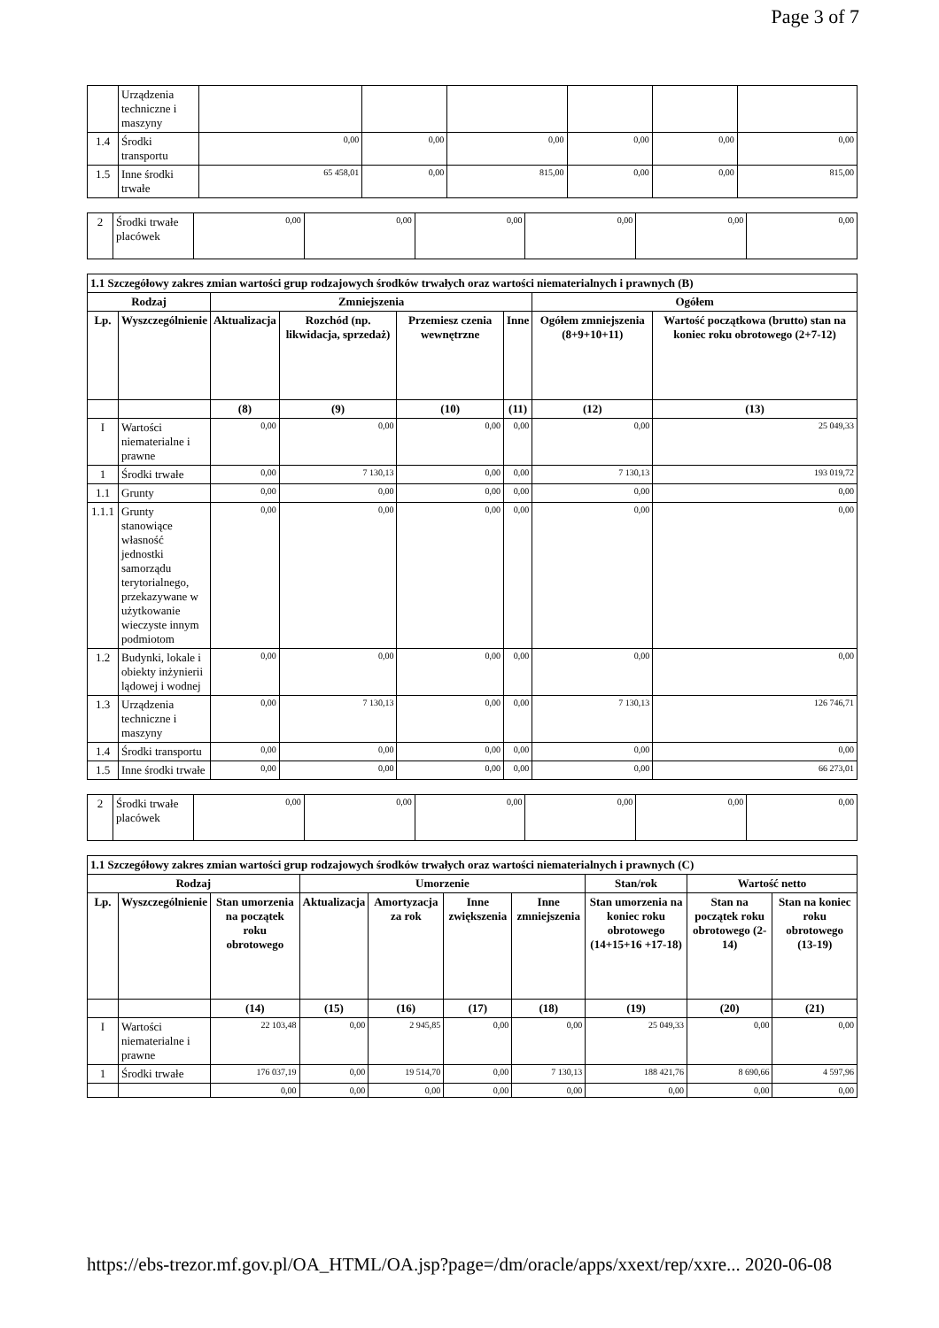Page 3 of 7
| | Urządzenia techniczne i maszyny | | | | | | |
| 1.4 | Środki transportu | 0,00 | 0,00 | 0,00 | 0,00 | 0,00 | 0,00 |
| 1.5 | Inne środki trwałe | 65 458,01 | 0,00 | 815,00 | 0,00 | 0,00 | 815,00 |
| 2 | Środki trwałe placówek | 0,00 | 0,00 | 0,00 | 0,00 | 0,00 | 0,00 |
| 1.1 Szczegółowy zakres zmian wartości grup rodzajowych środków trwałych oraz wartości niematerialnych i prawnych (B) | | | | | | | |
| --- | --- | --- | --- | --- | --- | --- | --- |
| Rodzaj | | Zmniejszenia | | | | Ogółem | |
| Lp. | Wyszczególnienie | Aktualizacja | Rozchód (np. likwidacja, sprzedaż) | Przemiesz czenia wewnętrzne | Inne | Ogółem zmniejszenia (8+9+10+11) | Wartość początkowa (brutto) stan na koniec roku obrotowego (2+7-12) |
| | | (8) | (9) | (10) | (11) | (12) | (13) |
| I | Wartości niematerialne i prawne | 0,00 | 0,00 | 0,00 | 0,00 | 0,00 | 25 049,33 |
| 1 | Środki trwałe | 0,00 | 7 130,13 | 0,00 | 0,00 | 7 130,13 | 193 019,72 |
| 1.1 | Grunty | 0,00 | 0,00 | 0,00 | 0,00 | 0,00 | 0,00 |
| 1.1.1 | Grunty stanowiące własność jednostki samorządu terytorialnego, przekazywane w użytkowanie wieczyste innym podmiotom | 0,00 | 0,00 | 0,00 | 0,00 | 0,00 | 0,00 |
| 1.2 | Budynki, lokale i obiekty inżynierii lądowej i wodnej | 0,00 | 0,00 | 0,00 | 0,00 | 0,00 | 0,00 |
| 1.3 | Urządzenia techniczne i maszyny | 0,00 | 7 130,13 | 0,00 | 0,00 | 7 130,13 | 126 746,71 |
| 1.4 | Środki transportu | 0,00 | 0,00 | 0,00 | 0,00 | 0,00 | 0,00 |
| 1.5 | Inne środki trwałe | 0,00 | 0,00 | 0,00 | 0,00 | 0,00 | 66 273,01 |
| 2 | Środki trwałe placówek | 0,00 | 0,00 | 0,00 | 0,00 | 0,00 | 0,00 |
| 1.1 Szczegółowy zakres zmian wartości grup rodzajowych środków trwałych oraz wartości niematerialnych i prawnych (C) | | | | | | | | | |
| --- | --- | --- | --- | --- | --- | --- | --- | --- | --- |
| Rodzaj | | | Umorzenie | | | | Stan/rok | Wartość netto | |
| Lp. | Wyszczególnienie | Stan umorzenia na początek roku obrotowego | Aktualizacja | Amortyzacja za rok | Inne zwiększenia | Inne zmniejszenia | Stan umorzenia na koniec roku obrotowego (14+15+16 +17-18) | Stan na początek roku obrotowego (2-14) | Stan na koniec roku obrotowego (13-19) |
| | | (14) | (15) | (16) | (17) | (18) | (19) | (20) | (21) |
| I | Wartości niematerialne i prawne | 22 103,48 | 0,00 | 2 945,85 | 0,00 | 0,00 | 25 049,33 | 0,00 | 0,00 |
| 1 | Środki trwałe | 176 037,19 | 0,00 | 19 514,70 | 0,00 | 7 130,13 | 188 421,76 | 8 690,66 | 4 597,96 |
| | | 0,00 | 0,00 | 0,00 | 0,00 | 0,00 | 0,00 | 0,00 | 0,00 |
https://ebs-trezor.mf.gov.pl/OA_HTML/OA.jsp?page=/dm/oracle/apps/xxext/rep/xxre... 2020-06-08